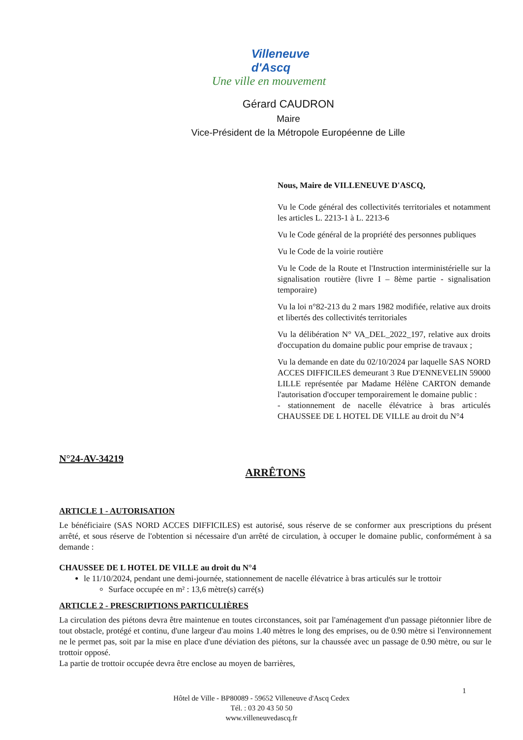Villeneuve d'Ascq
Une ville en mouvement
Gérard CAUDRON
Maire
Vice-Président de la Métropole Européenne de Lille
Nous, Maire de VILLENEUVE D'ASCQ,
Vu le Code général des collectivités territoriales et notamment les articles L. 2213-1 à L. 2213-6
Vu le Code général de la propriété des personnes publiques
Vu le Code de la voirie routière
Vu le Code de la Route et l'Instruction interministérielle sur la signalisation routière (livre I – 8ème partie - signalisation temporaire)
Vu la loi n°82-213 du 2 mars 1982 modifiée, relative aux droits et libertés des collectivités territoriales
Vu la délibération N° VA_DEL_2022_197, relative aux droits d'occupation du domaine public pour emprise de travaux ;
Vu la demande en date du 02/10/2024 par laquelle SAS NORD ACCES DIFFICILES demeurant 3 Rue D'ENNEVELIN 59000 LILLE représentée par Madame Hélène CARTON demande l'autorisation d'occuper temporairement le domaine public :
- stationnement de nacelle élévatrice à bras articulés CHAUSSEE DE L HOTEL DE VILLE au droit du N°4
N°24-AV-34219
ARRÊTONS
ARTICLE 1 - AUTORISATION
Le bénéficiaire (SAS NORD ACCES DIFFICILES) est autorisé, sous réserve de se conformer aux prescriptions du présent arrêté, et sous réserve de l'obtention si nécessaire d'un arrêté de circulation, à occuper le domaine public, conformément à sa demande :
CHAUSSEE DE L HOTEL DE VILLE au droit du N°4
le 11/10/2024, pendant une demi-journée, stationnement de nacelle élévatrice à bras articulés sur le trottoir
Surface occupée en m² : 13,6 mètre(s) carré(s)
ARTICLE 2 - PRESCRIPTIONS PARTICULIÈRES
La circulation des piétons devra être maintenue en toutes circonstances, soit par l'aménagement d'un passage piétonnier libre de tout obstacle, protégé et continu, d'une largeur d'au moins 1.40 mètres le long des emprises, ou de 0.90 mètre si l'environnement ne le permet pas, soit par la mise en place d'une déviation des piétons, sur la chaussée avec un passage de 0.90 mètre, ou sur le trottoir opposé.
La partie de trottoir occupée devra être enclose au moyen de barrières,
1
Hôtel de Ville - BP80089 - 59652 Villeneuve d'Ascq Cedex
Tél. : 03 20 43 50 50
www.villeneuvedascq.fr